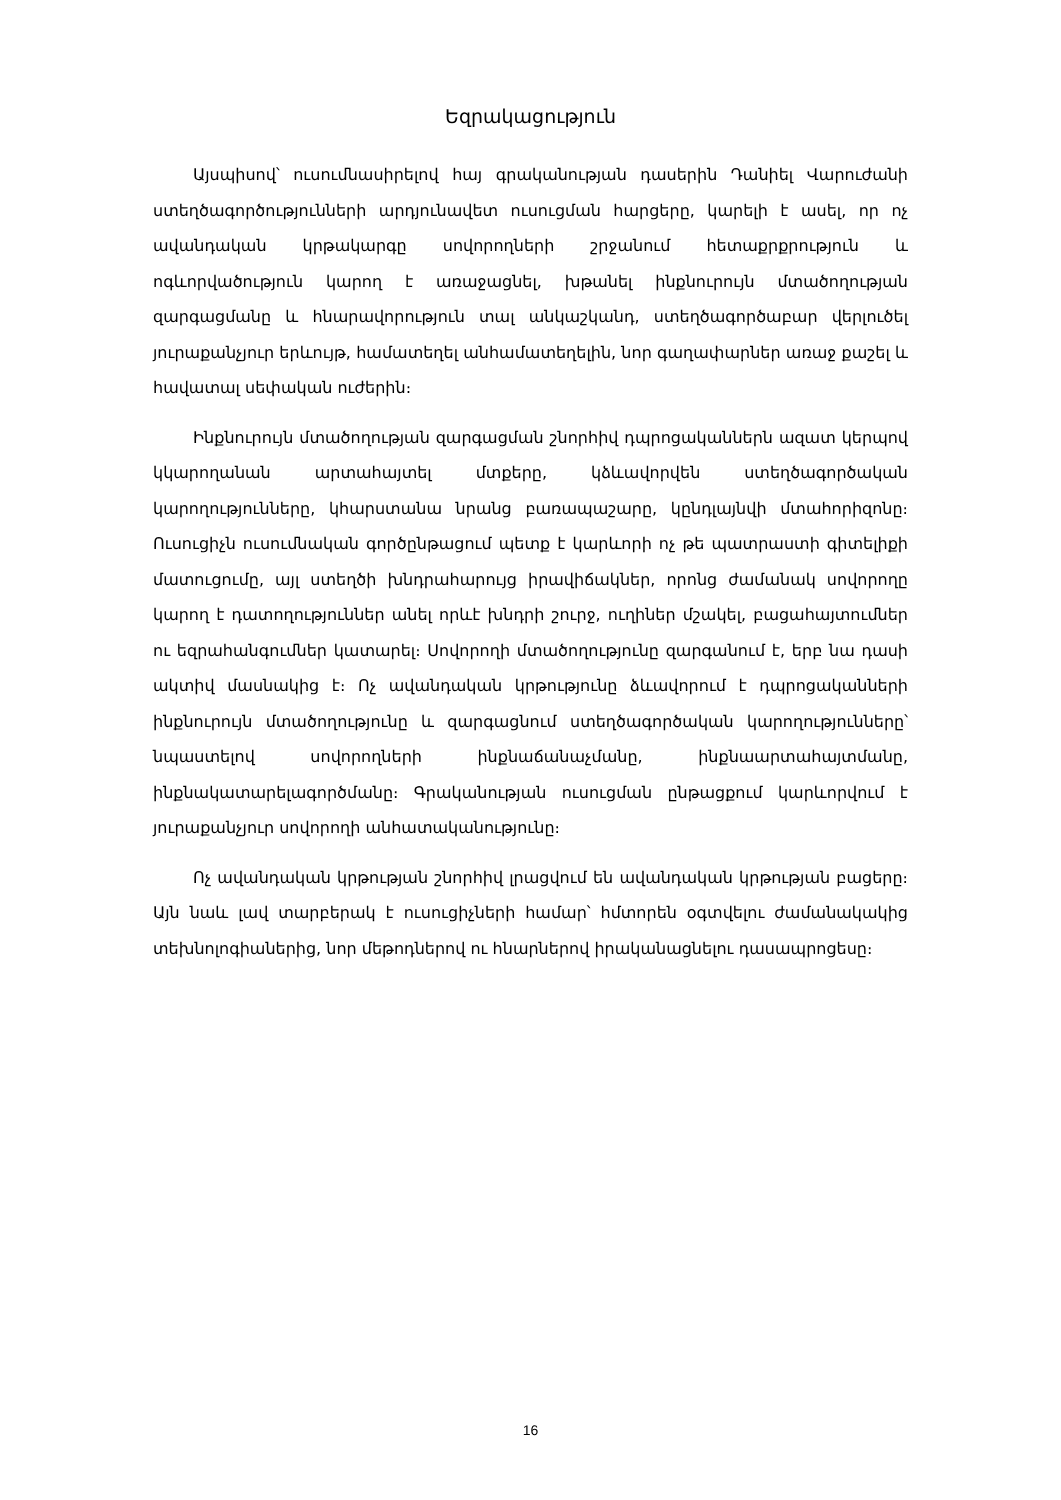Եզրակացություն
Այսպիսով՝ ուսումնասիրելով հայ գրականության դասերին Դանիել Վարուժանի ստեղծագործությունների արդյունավետ ուսուցման հարցերը, կարելի է ասել, որ ոչ ավանդական կրթակարգը սովորողների շրջանում հետաքրքրություն և ոգևորվածություն կարող է առաջացնել, խթանել ինքնուրույն մտածողության զարգացմանը և հնարավորություն տալ անկաշկանդ, ստեղծագործաբար վերլուծել յուրաքանչյուր երևույթ, համատեղել անհամատեղելին, նոր գաղափարներ առաջ քաշել և հավատալ սեփական ուժերին։
Ինքնուրույն մտածողության զարգացման շնորհիվ դպրոցականներն ազատ կերպով կկարողանան արտահայտել մտքերը, կձևավորվեն ստեղծագործական կարողությունները, կհարստանա նրանց բառապաշարը, կընդլայնվի մտահորիզոնը։ Ուսուցիչն ուսումնական գործընթացում պետք է կարևորի ոչ թե պատրաստի գիտելիքի մատուցումը, այլ ստեղծի խնդրահարույց իրավիճակներ, որոնց ժամանակ սովորողը կարող է դատողություններ անել որևէ խնդրի շուրջ, ուղիներ մշակել, բացահայտումներ ու եզրահանգումներ կատարել։ Սովորողի մտածողությունը զարգանում է, երբ նա դասի ակտիվ մասնակից է։ Ոչ ավանդական կրթությունը ձևավորում է դպրոցականների ինքնուրույն մտածողությունը և զարգացնում ստեղծագործական կարողությունները՝ նպաստելով սովորողների ինքնաճանաչմանը, ինքնաարտահայտմանը, ինքնակատարելագործմանը։ Գրականության ուսուցման ընթացքում կարևորվում է յուրաքանչյուր սովորողի անհատականությունը։
Ոչ ավանդական կրթության շնորհիվ լրացվում են ավանդական կրթության բացերը։ Այն նաև լավ տարբերակ է ուսուցիչների համար՝ հմտորեն օգտվելու ժամանակակից տեխնոլոգիաներից, նոր մեթոդներով ու հնարներով իրականացնելու դասապրոցեսը։
16